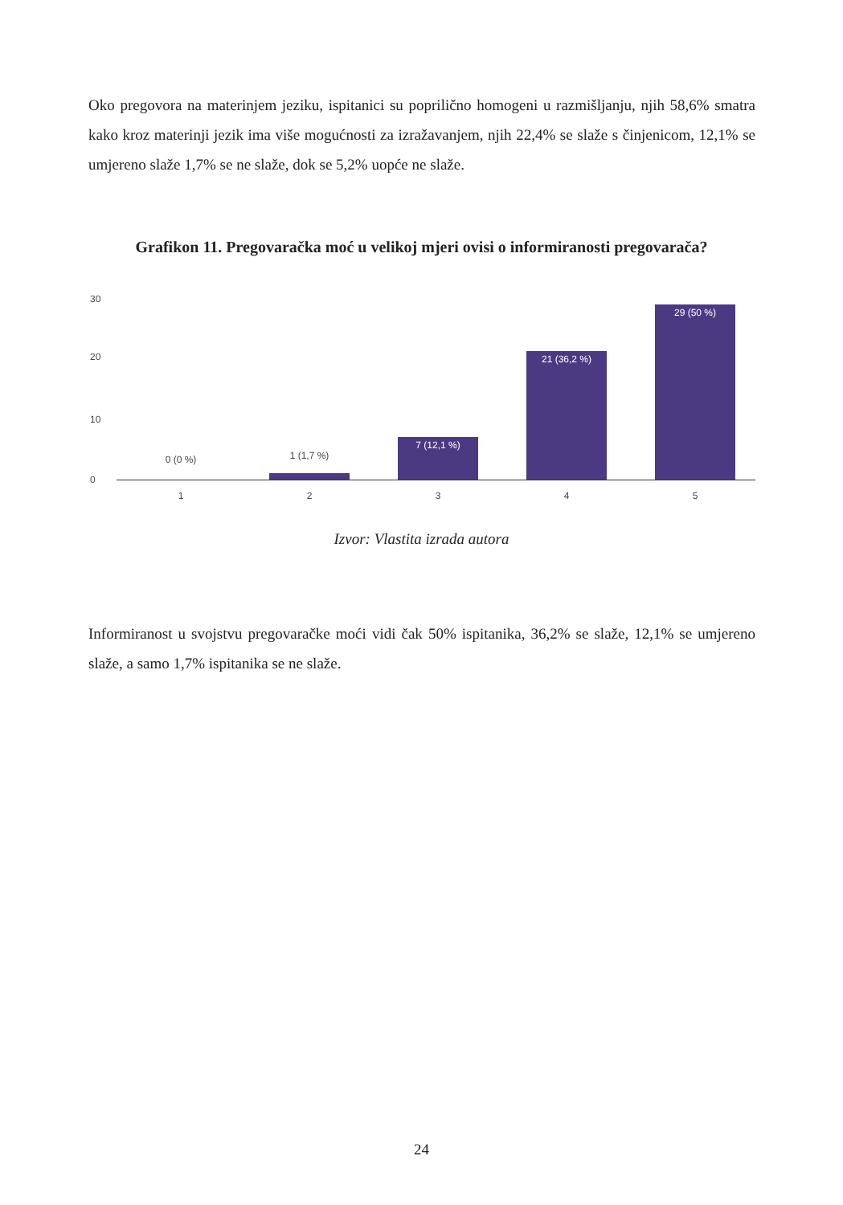Oko pregovora na materinjem jeziku, ispitanici su poprilično homogeni u razmišljanju, njih 58,6% smatra kako kroz materinji jezik ima više mogućnosti za izražavanjem, njih 22,4% se slaže s činjenicom, 12,1% se umjereno slaže 1,7% se ne slaže, dok se 5,2% uopće ne slaže.
Grafikon 11. Pregovaračka moć u velikoj mjeri ovisi o informiranosti pregovarača?
30
20
10
0
0 (0 %) 1 (1,7 %)
7 (12,1 %) 21 (36,2 %) 29 (50 %)
1 2 3 4 5
Izvor: Vlastita izrada autora
Informiranost u svojstvu pregovaračke moći vidi čak 50% ispitanika, 36,2% se slaže, 12,1% se umjereno slaže, a samo 1,7% ispitanika se ne slaže.
24